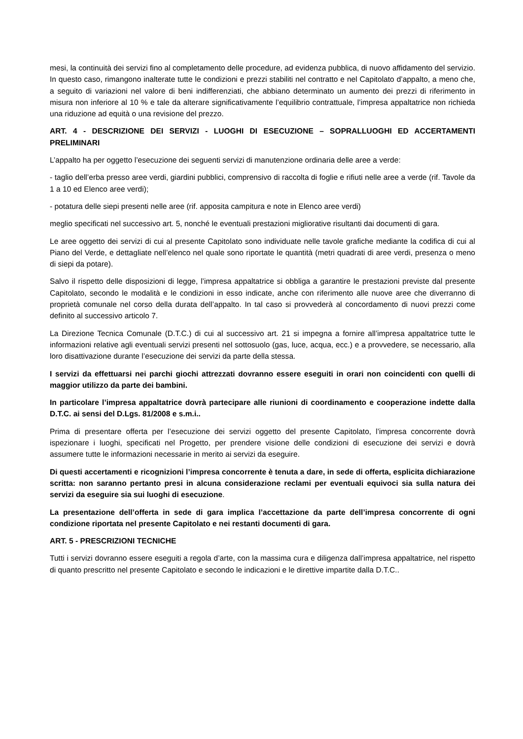mesi, la continuità dei servizi fino al completamento delle procedure, ad evidenza pubblica, di nuovo affidamento del servizio. In questo caso, rimangono inalterate tutte le condizioni e prezzi stabiliti nel contratto e nel Capitolato d’appalto, a meno che, a seguito di variazioni nel valore di beni indifferenziati, che abbiano determinato un aumento dei prezzi di riferimento in misura non inferiore al 10 % e tale da alterare significativamente l’equilibrio contrattuale, l’impresa appaltatrice non richieda una riduzione ad equità o una revisione del prezzo.
ART. 4 - DESCRIZIONE DEI SERVIZI - LUOGHI DI ESECUZIONE – SOPRALLUOGHI ED ACCERTAMENTI PRELIMINARI
L’appalto ha per oggetto l’esecuzione dei seguenti servizi di manutenzione ordinaria delle aree a verde:
- taglio dell’erba presso aree verdi, giardini pubblici, comprensivo di raccolta di foglie e rifiuti nelle aree a verde (rif. Tavole da 1 a 10 ed Elenco aree verdi);
- potatura delle siepi presenti nelle aree (rif. apposita campitura e note in Elenco aree verdi)
meglio specificati nel successivo art. 5, nonché le eventuali prestazioni migliorative risultanti dai documenti di gara.
Le aree oggetto dei servizi di cui al presente Capitolato sono individuate nelle tavole grafiche mediante la codifica di cui al Piano del Verde, e dettagliate nell’elenco nel quale sono riportate le quantità (metri quadrati di aree verdi, presenza o meno di siepi da potare).
Salvo il rispetto delle disposizioni di legge, l’impresa appaltatrice si obbliga a garantire le prestazioni previste dal presente Capitolato, secondo le modalità e le condizioni in esso indicate, anche con riferimento alle nuove aree che diverranno di proprietà comunale nel corso della durata dell’appalto. In tal caso si provvederà al concordamento di nuovi prezzi come definito al successivo articolo 7.
La Direzione Tecnica Comunale (D.T.C.) di cui al successivo art. 21 si impegna a fornire all’impresa appaltatrice tutte le informazioni relative agli eventuali servizi presenti nel sottosuolo (gas, luce, acqua, ecc.) e a provvedere, se necessario, alla loro disattivazione durante l’esecuzione dei servizi da parte della stessa.
I servizi da effettuarsi nei parchi giochi attrezzati dovranno essere eseguiti in orari non coincidenti con quelli di maggior utilizzo da parte dei bambini.
In particolare l’impresa appaltatrice dovrà partecipare alle riunioni di coordinamento e cooperazione indette dalla D.T.C. ai sensi del D.Lgs. 81/2008 e s.m.i..
Prima di presentare offerta per l’esecuzione dei servizi oggetto del presente Capitolato, l’impresa concorrente dovrà ispezionare i luoghi, specificati nel Progetto, per prendere visione delle condizioni di esecuzione dei servizi e dovrà assumere tutte le informazioni necessarie in merito ai servizi da eseguire.
Di questi accertamenti e ricognizioni l’impresa concorrente è tenuta a dare, in sede di offerta, esplicita dichiarazione scritta: non saranno pertanto presi in alcuna considerazione reclami per eventuali equivoci sia sulla natura dei servizi da eseguire sia sui luoghi di esecuzione.
La presentazione dell’offerta in sede di gara implica l’accettazione da parte dell’impresa concorrente di ogni condizione riportata nel presente Capitolato e nei restanti documenti di gara.
ART. 5 - PRESCRIZIONI TECNICHE
Tutti i servizi dovranno essere eseguiti a regola d’arte, con la massima cura e diligenza dall’impresa appaltatrice, nel rispetto di quanto prescritto nel presente Capitolato e secondo le indicazioni e le direttive impartite dalla D.T.C..